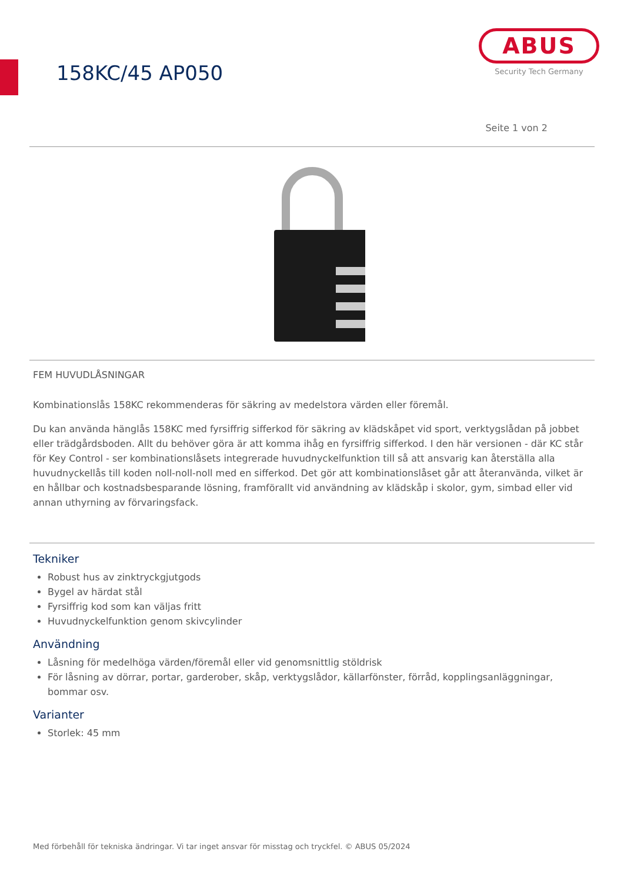158KC/45 AP050
ABUS
Security Tech Germany
Seite 1 von 2
FEM HUVUDLÅSNINGAR
Kombinationslås 158KC rekommenderas för säkring av medelstora värden eller föremål.
Du kan använda hänglås 158KC med fyrsiffrig sifferkod för säkring av klädskåpet vid sport, verktygslådan på jobbet eller trädgårdsboden. Allt du behöver göra är att komma ihåg en fyrsiffrig sifferkod. I den här versionen - där KC står för Key Control - ser kombinationslåsets integrerade huvudnyckelfunktion till så att ansvarig kan återställa alla huvudnyckellås till koden noll-noll-noll med en sifferkod. Det gör att kombinationslåset går att återanvända, vilket är en hållbar och kostnadsbesparande lösning, framförallt vid användning av klädskåp i skolor, gym, simbad eller vid annan uthyrning av förvaringsfack.
Tekniker
Robust hus av zinktryckgjutgods
Bygel av härdat stål
Fyrsiffrig kod som kan väljas fritt
Huvudnyckelfunktion genom skivcylinder
Användning
Låsning för medelhöga värden/föremål eller vid genomsnittlig stöldrisk
För låsning av dörrar, portar, garderober, skåp, verktygslådor, källarfönster, förråd, kopplingsanläggningar, bommar osv.
Varianter
Storlek: 45 mm
Med förbehåll för tekniska ändringar. Vi tar inget ansvar för misstag och tryckfel. © ABUS 05/2024